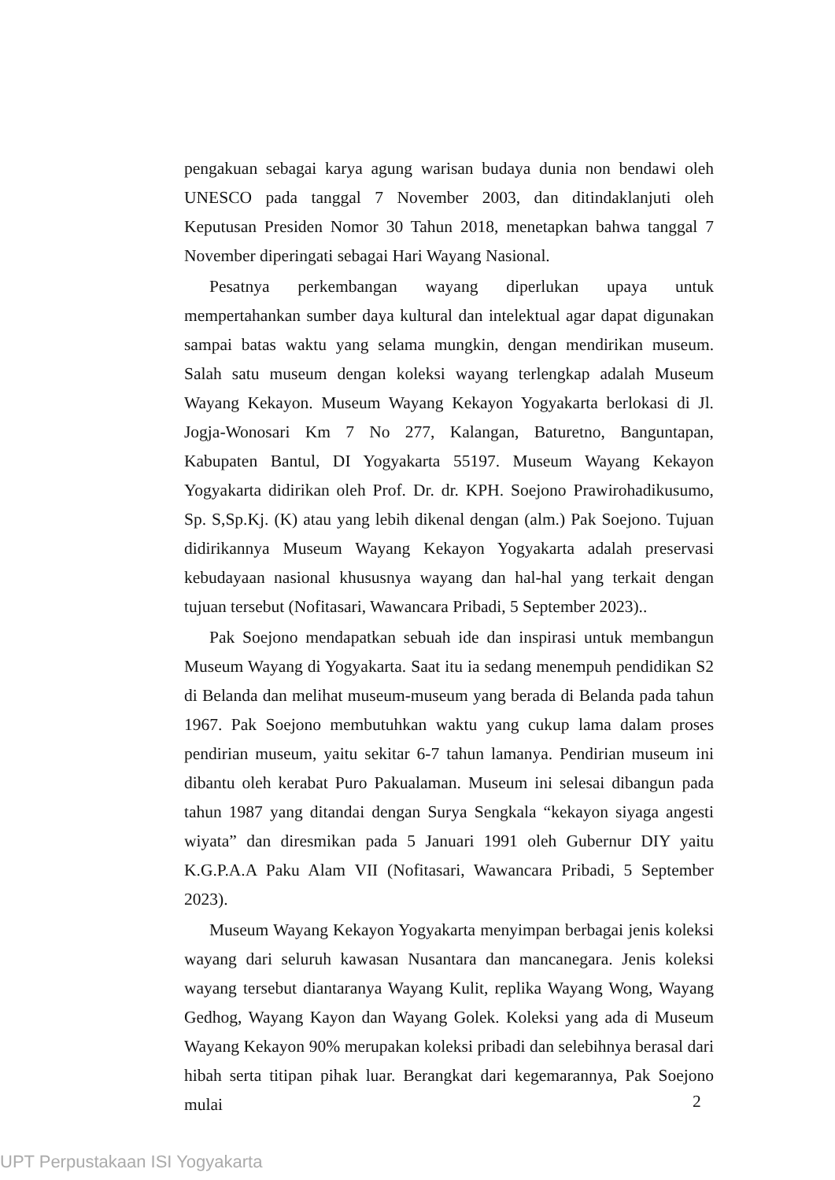pengakuan sebagai karya agung warisan budaya dunia non bendawi oleh UNESCO pada tanggal 7 November 2003, dan ditindaklanjuti oleh Keputusan Presiden Nomor 30 Tahun 2018, menetapkan bahwa tanggal 7 November diperingati sebagai Hari Wayang Nasional.
Pesatnya perkembangan wayang diperlukan upaya untuk mempertahankan sumber daya kultural dan intelektual agar dapat digunakan sampai batas waktu yang selama mungkin, dengan mendirikan museum. Salah satu museum dengan koleksi wayang terlengkap adalah Museum Wayang Kekayon. Museum Wayang Kekayon Yogyakarta berlokasi di Jl. Jogja-Wonosari Km 7 No 277, Kalangan, Baturetno, Banguntapan, Kabupaten Bantul, DI Yogyakarta 55197. Museum Wayang Kekayon Yogyakarta didirikan oleh Prof. Dr. dr. KPH. Soejono Prawirohadikusumo, Sp. S,Sp.Kj. (K) atau yang lebih dikenal dengan (alm.) Pak Soejono. Tujuan didirikannya Museum Wayang Kekayon Yogyakarta adalah preservasi kebudayaan nasional khususnya wayang dan hal-hal yang terkait dengan tujuan tersebut (Nofitasari, Wawancara Pribadi, 5 September 2023)..
Pak Soejono mendapatkan sebuah ide dan inspirasi untuk membangun Museum Wayang di Yogyakarta. Saat itu ia sedang menempuh pendidikan S2 di Belanda dan melihat museum-museum yang berada di Belanda pada tahun 1967. Pak Soejono membutuhkan waktu yang cukup lama dalam proses pendirian museum, yaitu sekitar 6-7 tahun lamanya. Pendirian museum ini dibantu oleh kerabat Puro Pakualaman. Museum ini selesai dibangun pada tahun 1987 yang ditandai dengan Surya Sengkala “kekayon siyaga angesti wiyata” dan diresmikan pada 5 Januari 1991 oleh Gubernur DIY yaitu K.G.P.A.A Paku Alam VII (Nofitasari, Wawancara Pribadi, 5 September 2023).
Museum Wayang Kekayon Yogyakarta menyimpan berbagai jenis koleksi wayang dari seluruh kawasan Nusantara dan mancanegara. Jenis koleksi wayang tersebut diantaranya Wayang Kulit, replika Wayang Wong, Wayang Gedhog, Wayang Kayon dan Wayang Golek. Koleksi yang ada di Museum Wayang Kekayon 90% merupakan koleksi pribadi dan selebihnya berasal dari hibah serta titipan pihak luar. Berangkat dari kegemarannya, Pak Soejono mulai
2
UPT Perpustakaan ISI Yogyakarta